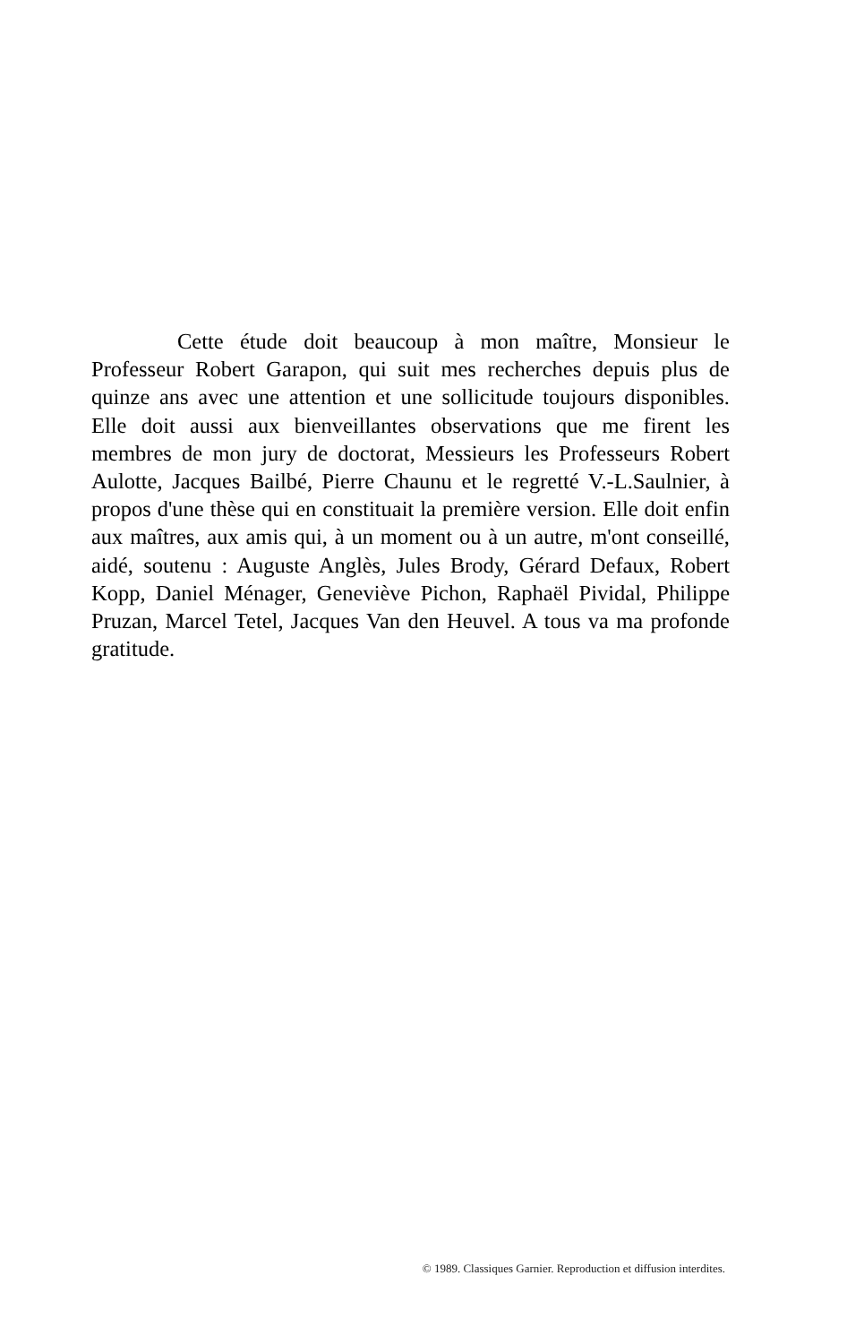Cette étude doit beaucoup à mon maître, Monsieur le Professeur Robert Garapon, qui suit mes recherches depuis plus de quinze ans avec une attention et une sollicitude toujours disponibles. Elle doit aussi aux bienveillantes observations que me firent les membres de mon jury de doctorat, Messieurs les Professeurs Robert Aulotte, Jacques Bailbé, Pierre Chaunu et le regretté V.-L.Saulnier, à propos d'une thèse qui en constituait la première version. Elle doit enfin aux maîtres, aux amis qui, à un moment ou à un autre, m'ont conseillé, aidé, soutenu : Auguste Anglès, Jules Brody, Gérard Defaux, Robert Kopp, Daniel Ménager, Geneviève Pichon, Raphaël Pividal, Philippe Pruzan, Marcel Tetel, Jacques Van den Heuvel. A tous va ma profonde gratitude.
© 1989. Classiques Garnier. Reproduction et diffusion interdites.